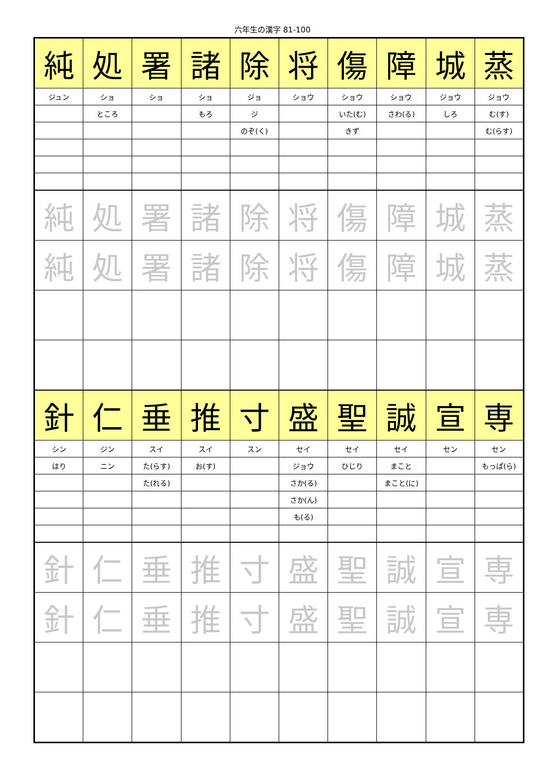六年生の漢字 81-100
| 純 | 処 | 署 | 諸 | 除 | 将 | 傷 | 障 | 城 | 蒸 |
| ジュン | ショ | ショ | ショ | ジョ | ショウ | ショウ | ショウ | ジョウ | ジョウ |
| | ところ | | もろ | ジ | | いた(む) | さわ(る) | しろ | む(す) |
| | | | | のぞ(く) | | きず | | | む(らす) |
| 純 | 処 | 署 | 諸 | 除 | 将 | 傷 | 障 | 城 | 蒸 |
| 純 | 処 | 署 | 諸 | 除 | 将 | 傷 | 障 | 城 | 蒸 |
| 針 | 仁 | 垂 | 推 | 寸 | 盛 | 聖 | 誠 | 宣 | 専 |
| シン | ジン | スイ | スイ | スン | セイ | セイ | セイ | セン | セン |
| はり | ニン | た(らす) | お(す) | | ジョウ | ひじり | まこと | | もっぱ(ら) |
| | | た(れる) | | | さか(る) | | まこと(に) | | |
| | | | | | さか(ん) | | | | |
| | | | | | も(る) | | | | |
| 針 | 仁 | 垂 | 推 | 寸 | 盛 | 聖 | 誠 | 宣 | 専 |
| 針 | 仁 | 垂 | 推 | 寸 | 盛 | 聖 | 誠 | 宣 | 専 |